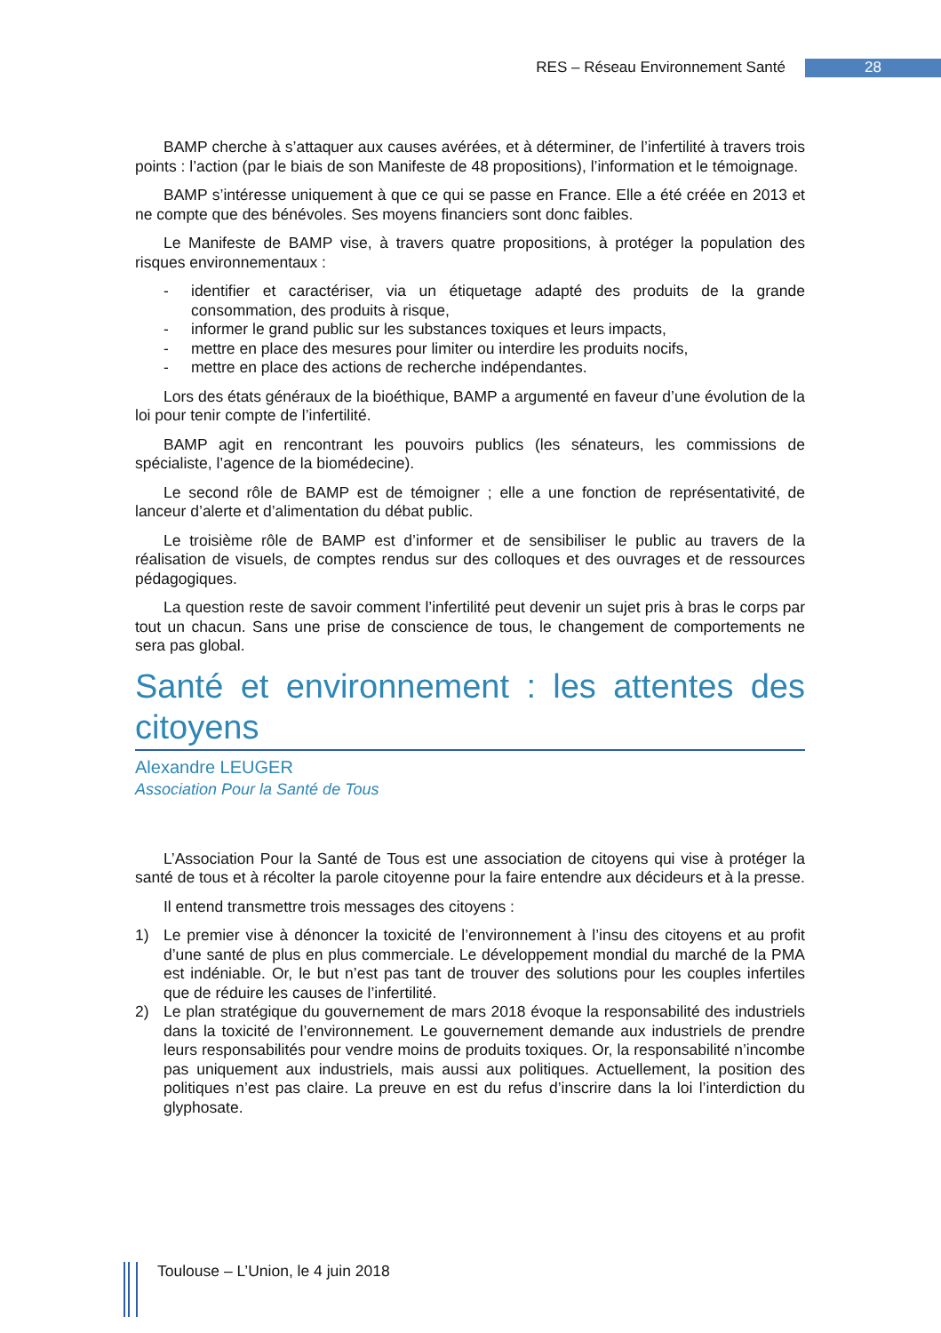RES – Réseau Environnement Santé 28
BAMP cherche à s’attaquer aux causes avérées, et à déterminer, de l’infertilité à travers trois points : l’action (par le biais de son Manifeste de 48 propositions), l’information et le témoignage.
BAMP s’intéresse uniquement à que ce qui se passe en France. Elle a été créée en 2013 et ne compte que des bénévoles. Ses moyens financiers sont donc faibles.
Le Manifeste de BAMP vise, à travers quatre propositions, à protéger la population des risques environnementaux :
- identifier et caractériser, via un étiquetage adapté des produits de la grande consommation, des produits à risque,
- informer le grand public sur les substances toxiques et leurs impacts,
- mettre en place des mesures pour limiter ou interdire les produits nocifs,
- mettre en place des actions de recherche indépendantes.
Lors des états généraux de la bioéthique, BAMP a argumenté en faveur d’une évolution de la loi pour tenir compte de l’infertilité.
BAMP agit en rencontrant les pouvoirs publics (les sénateurs, les commissions de spécialiste, l’agence de la biomédecine).
Le second rôle de BAMP est de témoigner ; elle a une fonction de représentativité, de lanceur d’alerte et d’alimentation du débat public.
Le troisième rôle de BAMP est d’informer et de sensibiliser le public au travers de la réalisation de visuels, de comptes rendus sur des colloques et des ouvrages et de ressources pédagogiques.
La question reste de savoir comment l’infertilité peut devenir un sujet pris à bras le corps par tout un chacun. Sans une prise de conscience de tous, le changement de comportements ne sera pas global.
Santé et environnement : les attentes des citoyens
Alexandre LEUGER
Association Pour la Santé de Tous
L’Association Pour la Santé de Tous est une association de citoyens qui vise à protéger la santé de tous et à récolter la parole citoyenne pour la faire entendre aux décideurs et à la presse.
Il entend transmettre trois messages des citoyens :
1) Le premier vise à dénoncer la toxicité de l’environnement à l’insu des citoyens et au profit d’une santé de plus en plus commerciale. Le développement mondial du marché de la PMA est indéniable. Or, le but n’est pas tant de trouver des solutions pour les couples infertiles que de réduire les causes de l’infertilité.
2) Le plan stratégique du gouvernement de mars 2018 évoque la responsabilité des industriels dans la toxicité de l’environnement. Le gouvernement demande aux industriels de prendre leurs responsabilités pour vendre moins de produits toxiques. Or, la responsabilité n’incombe pas uniquement aux industriels, mais aussi aux politiques. Actuellement, la position des politiques n’est pas claire. La preuve en est du refus d’inscrire dans la loi l’interdiction du glyphosate.
Toulouse – L’Union, le 4 juin 2018